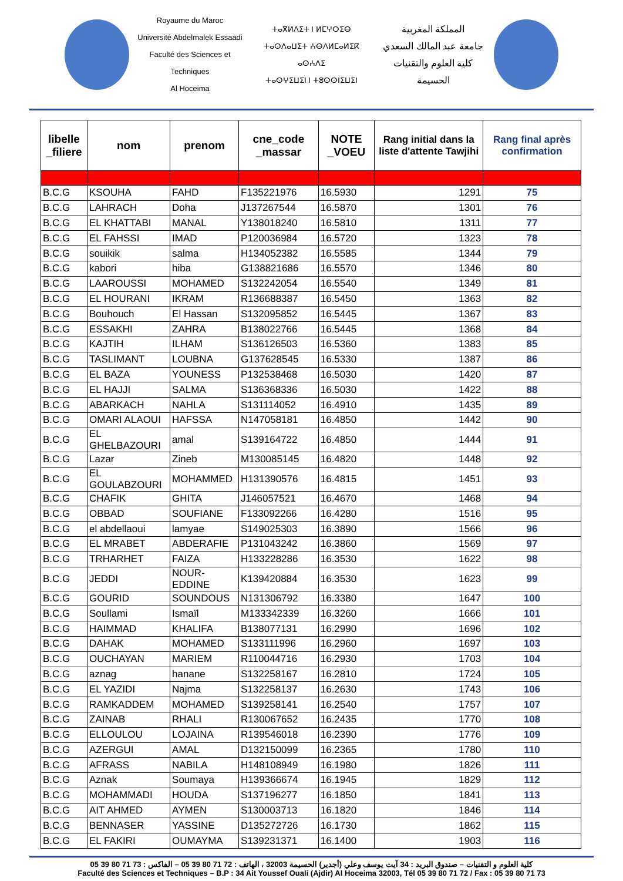Royaume du Maroc
Université Abdelmalek Essaadi
Faculté des Sciences et Techniques
Al Hoceima
ⵜⴰⴳⵍⴷⵉⵜ ⵏ ⵍⵎⵖⵔⵉⴱ
ⵜⴰⵙⴷⴰⵡⵉⵜ ⵄⴱⴷⵍⵎⴰⵍⵉⴽ ⴰⵙⵄⴷⵉ
ⵜⴰⵙⵖⵉⵡⵉⵏ ⵏ ⵜⵓⵙⵙⵏⵉⵡⵉⵏ
المملكة المغربية
جامعة عبد المالك السعدي
كلية العلوم والتقنيات
الحسيمة
| libelle _filiere | nom | prenom | cne_code _massar | NOTE _VOEU | Rang initial dans la liste d'attente Tawjihi | Rang final après confirmation |
| --- | --- | --- | --- | --- | --- | --- |
| B.C.G | KSOUHA | FAHD | F135221976 | 16.5930 | 1291 | 75 |
| B.C.G | LAHRACH | Doha | J137267544 | 16.5870 | 1301 | 76 |
| B.C.G | EL KHATTABI | MANAL | Y138018240 | 16.5810 | 1311 | 77 |
| B.C.G | EL FAHSSI | IMAD | P120036984 | 16.5720 | 1323 | 78 |
| B.C.G | souikik | salma | H134052382 | 16.5585 | 1344 | 79 |
| B.C.G | kabori | hiba | G138821686 | 16.5570 | 1346 | 80 |
| B.C.G | LAAROUSSI | MOHAMED | S132242054 | 16.5540 | 1349 | 81 |
| B.C.G | EL HOURANI | IKRAM | R136688387 | 16.5450 | 1363 | 82 |
| B.C.G | Bouhouch | El Hassan | S132095852 | 16.5445 | 1367 | 83 |
| B.C.G | ESSAKHI | ZAHRA | B138022766 | 16.5445 | 1368 | 84 |
| B.C.G | KAJTIH | ILHAM | S136126503 | 16.5360 | 1383 | 85 |
| B.C.G | TASLIMANT | LOUBNA | G137628545 | 16.5330 | 1387 | 86 |
| B.C.G | EL BAZA | YOUNESS | P132538468 | 16.5030 | 1420 | 87 |
| B.C.G | EL HAJJI | SALMA | S136368336 | 16.5030 | 1422 | 88 |
| B.C.G | ABARKACH | NAHLA | S131114052 | 16.4910 | 1435 | 89 |
| B.C.G | OMARI ALAOUI | HAFSSA | N147058181 | 16.4850 | 1442 | 90 |
| B.C.G | EL GHELBAZOURI | amal | S139164722 | 16.4850 | 1444 | 91 |
| B.C.G | Lazar | Zineb | M130085145 | 16.4820 | 1448 | 92 |
| B.C.G | EL GOULABZOURI | MOHAMMED | H131390576 | 16.4815 | 1451 | 93 |
| B.C.G | CHAFIK | GHITA | J146057521 | 16.4670 | 1468 | 94 |
| B.C.G | OBBAD | SOUFIANE | F133092266 | 16.4280 | 1516 | 95 |
| B.C.G | el abdellaoui | lamyae | S149025303 | 16.3890 | 1566 | 96 |
| B.C.G | EL MRABET | ABDERAFIE | P131043242 | 16.3860 | 1569 | 97 |
| B.C.G | TRHARHET | FAIZA | H133228286 | 16.3530 | 1622 | 98 |
| B.C.G | JEDDI | NOUR-EDDINE | K139420884 | 16.3530 | 1623 | 99 |
| B.C.G | GOURID | SOUNDOUS | N131306792 | 16.3380 | 1647 | 100 |
| B.C.G | Soullami | Ismaïl | M133342339 | 16.3260 | 1666 | 101 |
| B.C.G | HAIMMAD | KHALIFA | B138077131 | 16.2990 | 1696 | 102 |
| B.C.G | DAHAK | MOHAMED | S133111996 | 16.2960 | 1697 | 103 |
| B.C.G | OUCHAYAN | MARIEM | R110044716 | 16.2930 | 1703 | 104 |
| B.C.G | aznag | hanane | S132258167 | 16.2810 | 1724 | 105 |
| B.C.G | EL YAZIDI | Najma | S132258137 | 16.2630 | 1743 | 106 |
| B.C.G | RAMKADDEM | MOHAMED | S139258141 | 16.2540 | 1757 | 107 |
| B.C.G | ZAINAB | RHALI | R130067652 | 16.2435 | 1770 | 108 |
| B.C.G | ELLOULOU | LOJAINA | R139546018 | 16.2390 | 1776 | 109 |
| B.C.G | AZERGUI | AMAL | D132150099 | 16.2365 | 1780 | 110 |
| B.C.G | AFRASS | NABILA | H148108949 | 16.1980 | 1826 | 111 |
| B.C.G | Aznak | Soumaya | H139366674 | 16.1945 | 1829 | 112 |
| B.C.G | MOHAMMADI | HOUDA | S137196277 | 16.1850 | 1841 | 113 |
| B.C.G | AIT AHMED | AYMEN | S130003713 | 16.1820 | 1846 | 114 |
| B.C.G | BENNASER | YASSINE | D135272726 | 16.1730 | 1862 | 115 |
| B.C.G | EL FAKIRI | OUMAYMA | S139231371 | 16.1400 | 1903 | 116 |
كلية العلوم و التقنيات – صندوق البريد : 34 آيت يوسف وعلي (أجدير) الحسيمة 32003 ، الهاتف : 72 71 80 39 05 – الفاكس : 73 71 80 39 05
Faculté des Sciences et Techniques – B.P : 34 Ait Youssef Ouali (Ajdir) Al Hoceima 32003, Tél 05 39 80 71 72 / Fax : 05 39 80 71 73